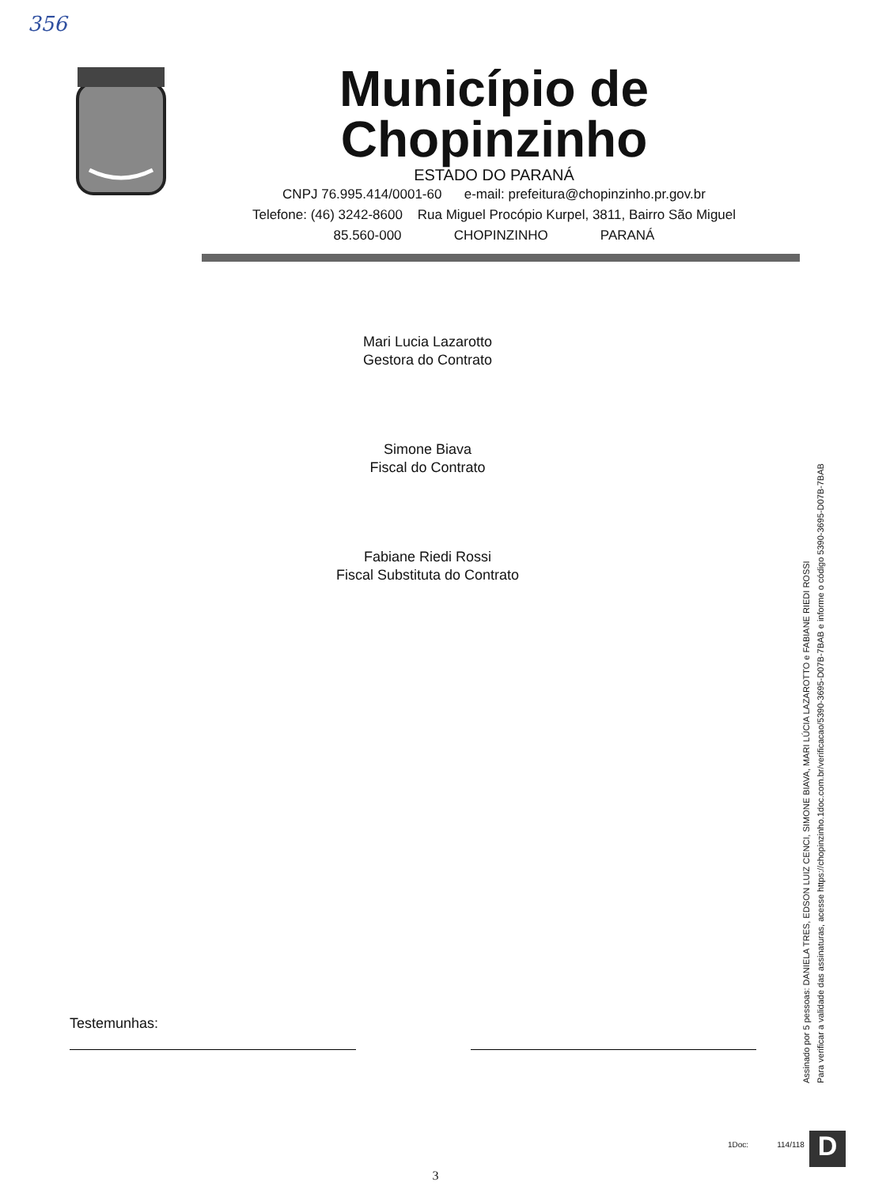356
Município de Chopinzinho
ESTADO DO PARANÁ
CNPJ 76.995.414/0001-60 e-mail: prefeitura@chopinzinho.pr.gov.br
Telefone: (46) 3242-8600 Rua Miguel Procópio Kurpel, 3811, Bairro São Miguel
85.560-000 CHOPINZINHO PARANÁ
Mari Lucia Lazarotto
Gestora do Contrato
Simone Biava
Fiscal do Contrato
Fabiane Riedi Rossi
Fiscal Substituta do Contrato
Testemunhas:
3
Assinado por 5 pessoas: DANIELA TRES, EDSON LUIZ CENCI, SIMONE BIAVA, MARI LÚCIA LAZAROTTO e FABIANE RIEDI ROSSI
Para verificar a validade das assinaturas, acesse https://chopinzinho.1doc.com.br/verificacao/5390-3695-D07B-7BAB e informe o código 5390-3695-D07B-7BAB
1Doc: 114/118 D